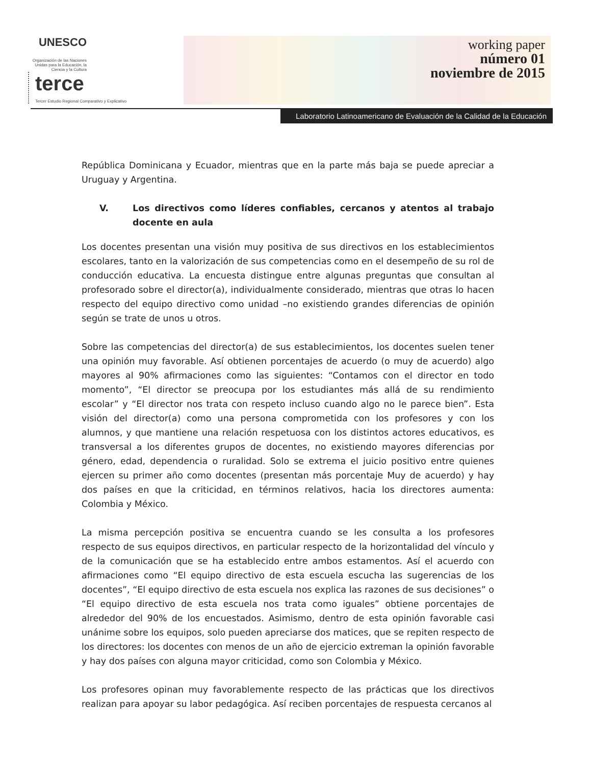UNESCO
Organización de las Naciones Unidas para la Educación, la Ciencia y la Cultura
terce Tercer Estudio Regional Comparativo y Explicativo
working paper
número 01
noviembre de 2015
Laboratorio Latinoamericano de Evaluación de la Calidad de la Educación
República Dominicana y Ecuador, mientras que en la parte más baja se puede apreciar a Uruguay y Argentina.
V. Los directivos como líderes confiables, cercanos y atentos al trabajo docente en aula
Los docentes presentan una visión muy positiva de sus directivos en los establecimientos escolares, tanto en la valorización de sus competencias como en el desempeño de su rol de conducción educativa. La encuesta distingue entre algunas preguntas que consultan al profesorado sobre el director(a), individualmente considerado, mientras que otras lo hacen respecto del equipo directivo como unidad –no existiendo grandes diferencias de opinión según se trate de unos u otros.
Sobre las competencias del director(a) de sus establecimientos, los docentes suelen tener una opinión muy favorable. Así obtienen porcentajes de acuerdo (o muy de acuerdo) algo mayores al 90% afirmaciones como las siguientes: “Contamos con el director en todo momento”, “El director se preocupa por los estudiantes más allá de su rendimiento escolar” y “El director nos trata con respeto incluso cuando algo no le parece bien”. Esta visión del director(a) como una persona comprometida con los profesores y con los alumnos, y que mantiene una relación respetuosa con los distintos actores educativos, es transversal a los diferentes grupos de docentes, no existiendo mayores diferencias por género, edad, dependencia o ruralidad. Solo se extrema el juicio positivo entre quienes ejercen su primer año como docentes (presentan más porcentaje Muy de acuerdo) y hay dos países en que la criticidad, en términos relativos, hacia los directores aumenta: Colombia y México.
La misma percepción positiva se encuentra cuando se les consulta a los profesores respecto de sus equipos directivos, en particular respecto de la horizontalidad del vínculo y de la comunicación que se ha establecido entre ambos estamentos. Así el acuerdo con afirmaciones como “El equipo directivo de esta escuela escucha las sugerencias de los docentes”, “El equipo directivo de esta escuela nos explica las razones de sus decisiones” o “El equipo directivo de esta escuela nos trata como iguales” obtiene porcentajes de alrededor del 90% de los encuestados. Asimismo, dentro de esta opinión favorable casi unánime sobre los equipos, solo pueden apreciarse dos matices, que se repiten respecto de los directores: los docentes con menos de un año de ejercicio extreman la opinión favorable y hay dos países con alguna mayor criticidad, como son Colombia y México.
Los profesores opinan muy favorablemente respecto de las prácticas que los directivos realizan para apoyar su labor pedagógica. Así reciben porcentajes de respuesta cercanos al